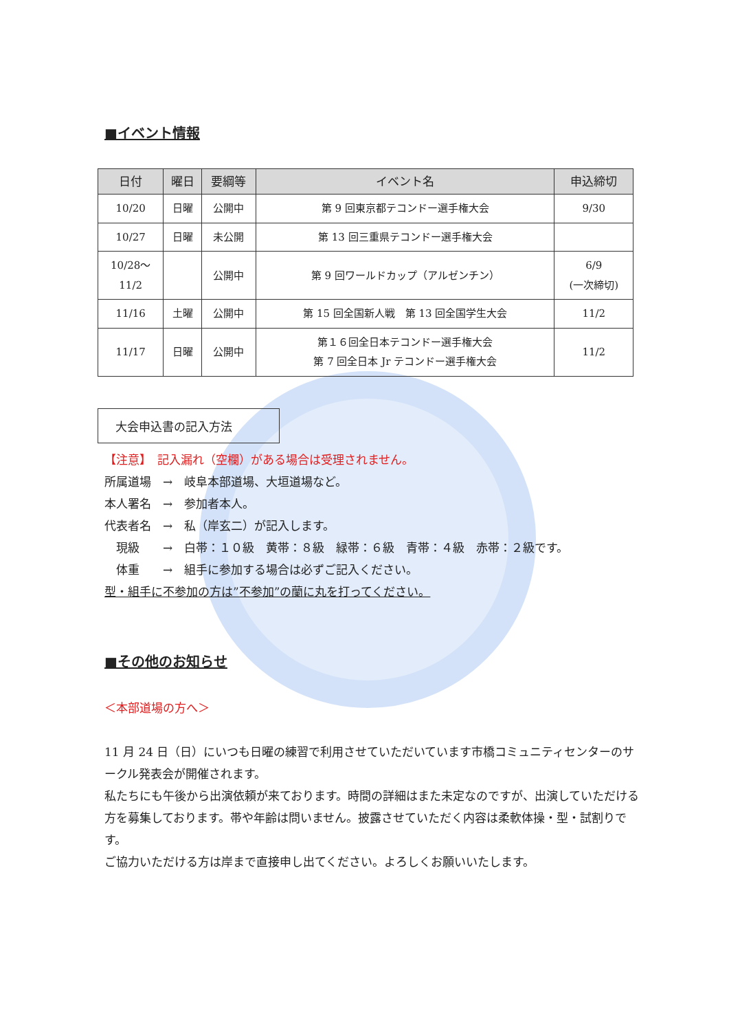■イベント情報
| 日付 | 曜日 | 要綱等 | イベント名 | 申込締切 |
| --- | --- | --- | --- | --- |
| 10/20 | 日曜 | 公開中 | 第 9 回東京都テコンドー選手権大会 | 9/30 |
| 10/27 | 日曜 | 未公開 | 第 13 回三重県テコンドー選手権大会 | |
| 10/28～ 11/2 | | 公開中 | 第 9 回ワールドカップ（アルゼンチン） | 6/9 (一次締切) |
| 11/16 | 土曜 | 公開中 | 第 15 回全国新人戦 第 13 回全国学生大会 | 11/2 |
| 11/17 | 日曜 | 公開中 | 第１６回全日本テコンドー選手権大会 第 7 回全日本 Jr テコンドー選手権大会 | 11/2 |
大会申込書の記入方法
【注意】　記入漏れ（空欄）がある場合は受理されません。
所属道場　→　岐阜本部道場、大垣道場など。
本人署名　→　参加者本人。
代表者名　→　私（岸玄二）が記入します。
　現級　　→　白帯：１０級　黄帯：８級　緑帯：６級　青帯：４級　赤帯：２級です。
　体重　　→　組手に参加する場合は必ずご記入ください。
型・組手に不参加の方は”不参加”の蘭に丸を打ってください。
■その他のお知らせ
＜本部道場の方へ＞
11 月 24 日（日）にいつも日曜の練習で利用させていただいています市橋コミュニティセンターのサークル発表会が開催されます。
私たちにも午後から出演依頼が来ております。時間の詳細はまた未定なのですが、出演していただける方を募集しております。帯や年齢は問いません。披露させていただく内容は柔軟体操・型・試割りです。
ご協力いただける方は岸まで直接申し出てください。よろしくお願いいたします。